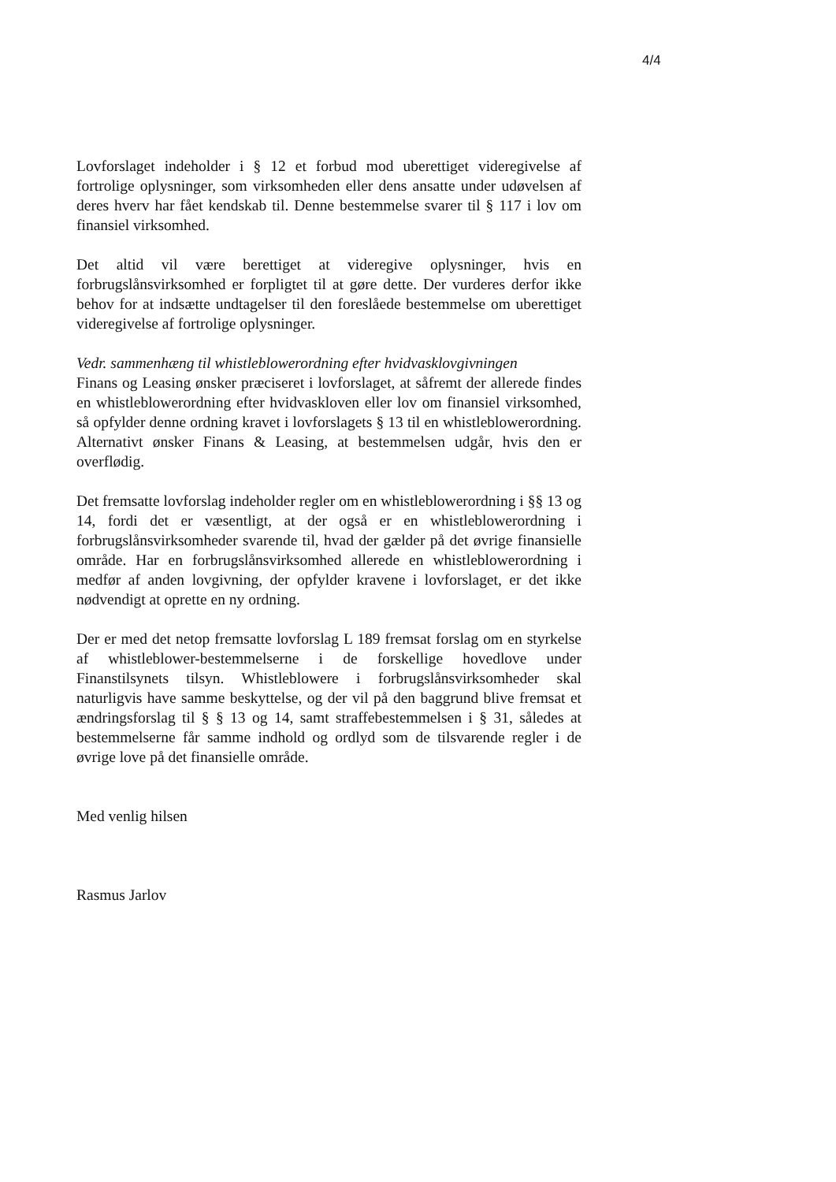4/4
Lovforslaget indeholder i § 12 et forbud mod uberettiget videregivelse af fortrolige oplysninger, som virksomheden eller dens ansatte under udøvelsen af deres hverv har fået kendskab til. Denne bestemmelse svarer til § 117 i lov om finansiel virksomhed.
Det altid vil være berettiget at videregive oplysninger, hvis en forbrugslånsvirksomhed er forpligtet til at gøre dette. Der vurderes derfor ikke behov for at indsætte undtagelser til den foreslåede bestemmelse om uberettiget videregivelse af fortrolige oplysninger.
Vedr. sammenhæng til whistleblowerordning efter hvidvasklovgivningen
Finans og Leasing ønsker præciseret i lovforslaget, at såfremt der allerede findes en whistleblowerordning efter hvidvaskloven eller lov om finansiel virksomhed, så opfylder denne ordning kravet i lovforslagets § 13 til en whistleblowerordning. Alternativt ønsker Finans & Leasing, at bestemmelsen udgår, hvis den er overflødig.
Det fremsatte lovforslag indeholder regler om en whistleblowerordning i §§ 13 og 14, fordi det er væsentligt, at der også er en whistleblowerordning i forbrugslånsvirksomheder svarende til, hvad der gælder på det øvrige finansielle område. Har en forbrugslånsvirksomhed allerede en whistleblowerordning i medfør af anden lovgivning, der opfylder kravene i lovforslaget, er det ikke nødvendigt at oprette en ny ordning.
Der er med det netop fremsatte lovforslag L 189 fremsat forslag om en styrkelse af whistleblower-bestemmelserne i de forskellige hovedlove under Finanstilsynets tilsyn. Whistleblowere i forbrugslånsvirksomheder skal naturligvis have samme beskyttelse, og der vil på den baggrund blive fremsat et ændringsforslag til § § 13 og 14, samt straffebestemmelsen i § 31, således at bestemmelserne får samme indhold og ordlyd som de tilsvarende regler i de øvrige love på det finansielle område.
Med venlig hilsen
Rasmus Jarlov